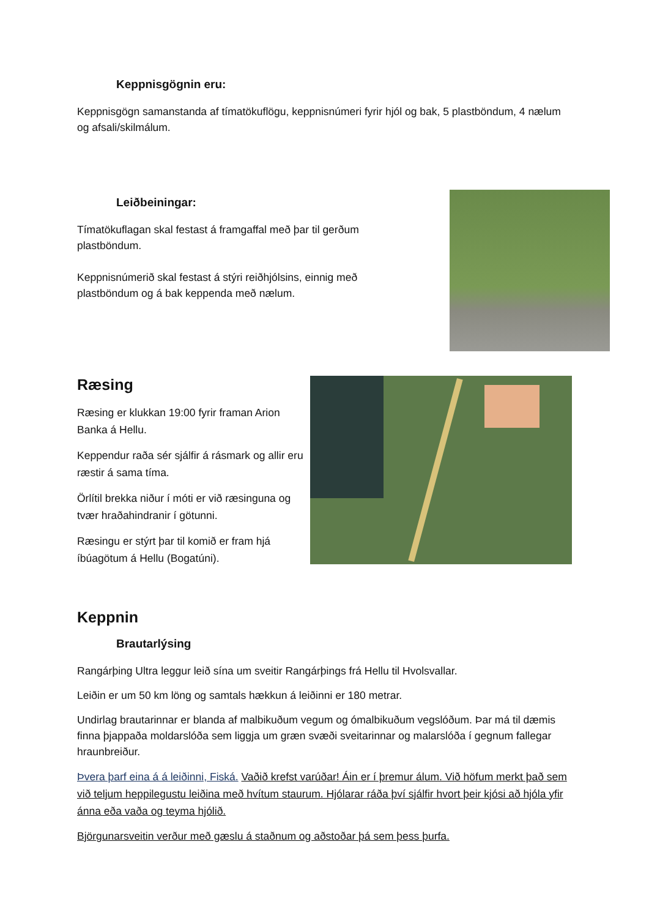Keppnisgögnin eru:
Keppnisgögn samanstanda af tímatökuflögu, keppnisnúmeri fyrir hjól og bak, 5 plastböndum, 4 nælum og afsali/skilmálum.
Leiðbeiningar:
Tímatökuflagan skal festast á framgaffal með þar til gerðum plastböndum.
Keppnisnúmerið skal festast á stýri reiðhjólsins, einnig með plastböndum og á bak keppenda með nælum.
Ræsing
Ræsing er klukkan 19:00 fyrir framan Arion Banka á Hellu.
Keppendur raða sér sjálfir á rásmark og allir eru ræstir á sama tíma.
Örlítil brekka niður í móti er við ræsinguna og tvær hraðahindranir í götunni.
Ræsingu er stýrt þar til komið er fram hjá íbúagötum á Hellu (Bogatúni).
Keppnin
Brautarlýsing
Rangárþing Ultra leggur leið sína um sveitir Rangárþings frá Hellu til Hvolsvallar.
Leiðin er um 50 km löng og samtals hækkun á leiðinni er 180 metrar.
Undirlag brautarinnar er blanda af malbikuðum vegum og ómalbikuðum vegslóðum. Þar má til dæmis finna þjappaða moldarslóða sem liggja um græn svæði sveitarinnar og malarslóða í gegnum fallegar hraunbreiður.
Þvera þarf eina á á leiðinni, Fiská. Vaðið krefst varúðar! Áin er í þremur álum. Við höfum merkt það sem við teljum heppilegustu leiðina með hvítum staurum. Hjólarar ráða því sjálfir hvort þeir kjósi að hjóla yfir ánna eða vaða og teyma hjólið.
Björgunarsveitin verður með gæslu á staðnum og aðstoðar þá sem þess þurfa.